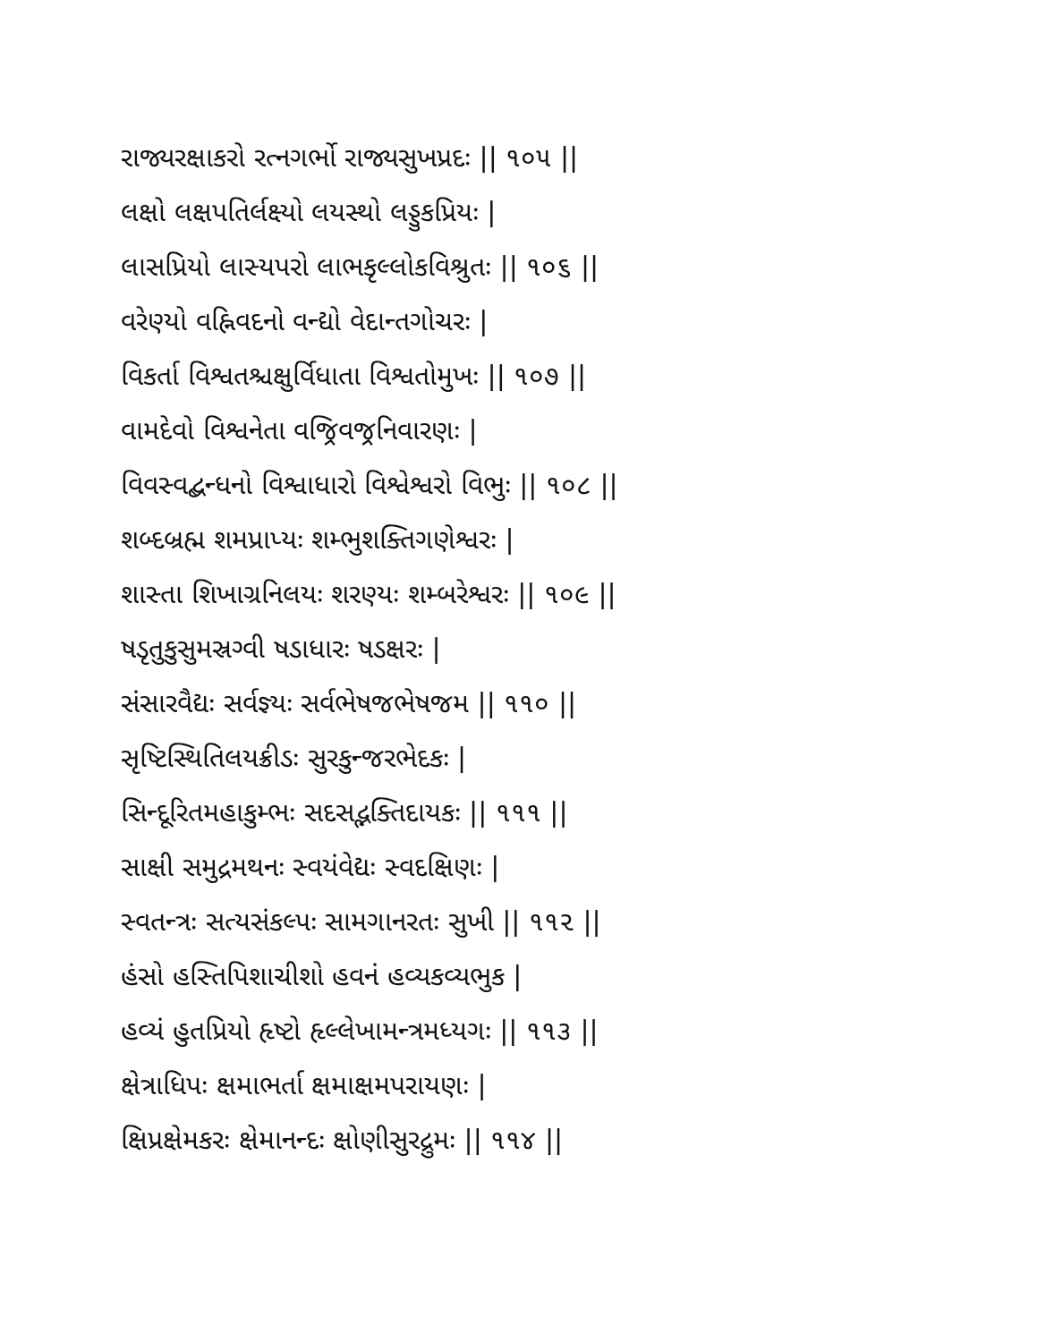રાજ્યરક્ષાકરો રત્નગર્ભો રાજ્યસુખપ્રદઃ || ૧૦૫ ||
લક્ષો લક્ષપતિર્લક્ષ્યો લયસ્થો લડ્ડુકપ્રિયઃ |
લાસપ્રિયો લાસ્યપરો લાભકૃલ્લોકવિશ્રુતઃ || ૧૦૬ ||
વરેણ્યો વહ્નિવદનો વન્દ્યો વેદાન્તગોચરઃ |
વિકર્તા વિશ્વતશ્ચક્ષુર્વિધાતા વિશ્વતોમુખઃ || ૧૦૭ ||
વામદેવો વિશ્વનેતા વજ્રિવજ્રનિવારણઃ |
વિવસ્વદ્બન્ધનો વિશ્વાધારો વિશ્વેશ્વરો વિભુઃ || ૧૦૮ ||
શબ્દબ્રહ્મ શમપ્રાપ્યઃ શમ્ભુશક્તિગણેશ્વરઃ |
શાસ્તા શિખાગ્રનિલયઃ શરણ્યઃ શમ્બરેશ્વરઃ || ૧૦૯ ||
ષડૃતુકુસુમસ્રગ્વી ષડાધારઃ ષડક્ષરઃ |
સંસારવૈદ્યઃ સર્વજ્ઞ્યઃ સર્વભેષજભેષજમ || ૧૧૦ ||
સૃષ્ટિસ્થિતિલયક્રીડઃ સુરકુન્જરભેદકઃ |
સિન્દૂરિતમહાકુમ્ભઃ સદસદ્ભક્તિદાયકઃ || ૧૧૧ ||
સાક્ષી સમુદ્રમથનઃ સ્વયંવેદ્યઃ સ્વદક્ષિણઃ |
સ્વતન્ત્રઃ સત્યસંકલ્પઃ સામગાનરતઃ સુખી || ૧૧૨ ||
હંસો હસ્તિપિશાચીશો હવનં હવ્યકવ્યભુક |
હવ્યં હુતપ્રિયો હૃષ્ટો હૃલ્લેખામન્ત્રમધ્યગઃ || ૧૧૩ ||
ક્ષેત્રાધિપઃ ક્ષમાભર્તા ક્ષમાક્ષમપરાયણઃ |
ક્ષિપ્રક્ષેમકરઃ ક્ષેમાનન્દઃ ક્ષોણીસુરદ્રુમઃ || ૧૧૪ ||